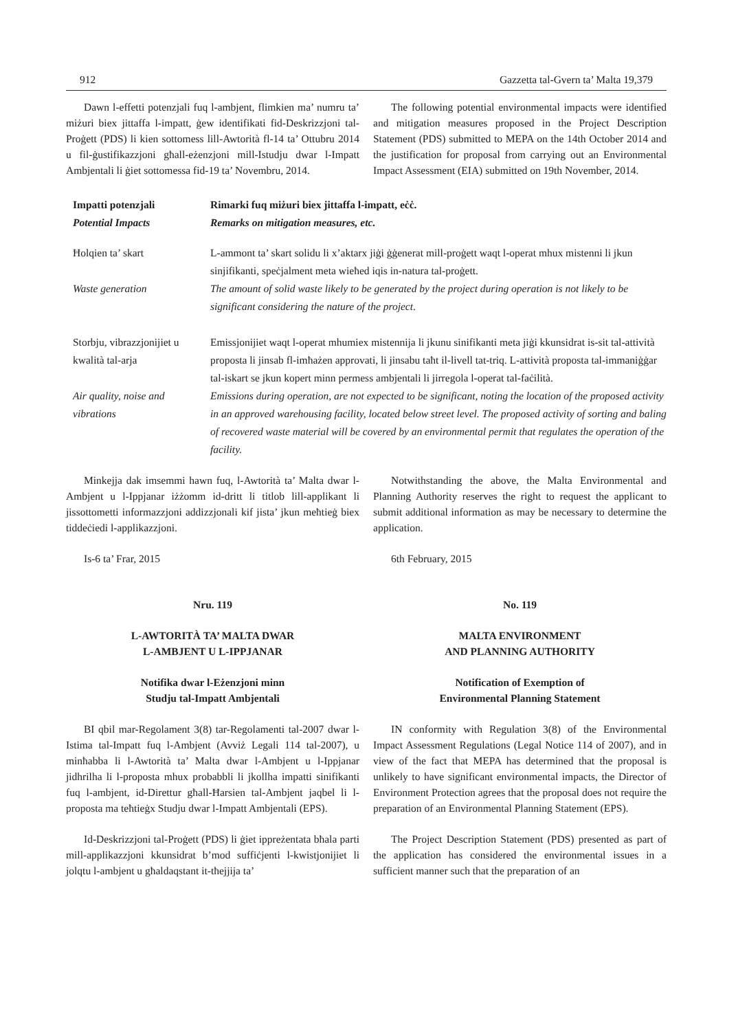912 Gazzetta tal-Gvern ta’ Malta 19,379
Dawn l-effetti potenzjali fuq l-ambjent, flimkien ma’ numru ta’ miżuri biex jittaffa l-impatt, ġew identifikati fid-Deskrizzjoni tal-Proġett (PDS) li kien sottomess lill-Awtorità fl-14 ta’ Ottubru 2014 u fil-ġustifikazzjoni għall-eżenzjoni mill-Istudju dwar l-Impatt Ambjentali li ġiet sottomessa fid-19 ta’ Novembru, 2014.
The following potential environmental impacts were identified and mitigation measures proposed in the Project Description Statement (PDS) submitted to MEPA on the 14th October 2014 and the justification for proposal from carrying out an Environmental Impact Assessment (EIA) submitted on 19th November, 2014.
| Impatti potenzjali Potential Impacts | Rimarki fuq miżuri biex jittaffa l-impatt, eċċ. Remarks on mitigation measures, etc. |
| --- | --- |
| Ħolqien ta’ skart | L-ammont ta’ skart solidu li x’aktarx jiġi ġġenerat mill-proġett waqt l-operat mhux mistenni li jkun sinjifikanti, speċjalment meta wieħed iqis in-natura tal-proġett. |
| Waste generation | The amount of solid waste likely to be generated by the project during operation is not likely to be significant considering the nature of the project . |
| Storbju, vibrazzjonijiet u kwalità tal-arja | Emissjonijiet waqt l-operat mhumiex mistennija li jkunu sinifikanti meta jiġi kkunsidrat is-sit tal-attività proposta li jinsab fl-imħażen approvati, li jinsabu taħt il-livell tat-triq. L-attività proposta tal-immaniġġar tal-iskart se jkun kopert minn permess ambjentali li jirregola l-operat tal-faċilità. |
| Air quality, noise and vibrations | Emissions during operation, are not expected to be significant, noting the location of the proposed activity in an approved warehousing facility, located below street level. The proposed activity of sorting and baling of recovered waste material will be covered by an environmental permit that regulates the operation of the facility. |
Minkejja dak imsemmi hawn fuq, l-Awtorità ta’ Malta dwar l-Ambjent u l-Ippjanar iżżomm id-dritt li titlob lill-applikant li jissottometti informazzjoni addizzjonali kif jista’ jkun meħtieġ biex tiddeċiedi l-applikazzjoni.
Is-6 ta’ Frar, 2015
Nru. 119
L-AWTORITÀ TA’ MALTA DWAR
L-AMBJENT U L-IPPJANAR
Notifika dwar l-Eżenzjoni minn
Studju tal-Impatt Ambjentali
BI qbil mar-Regolament 3(8) tar-Regolamenti tal-2007 dwar l-Istima tal-Impatt fuq l-Ambjent (Avviż Legali 114 tal-2007), u minħabba li l-Awtorità ta’ Malta dwar l-Ambjent u l-Ippjanar jidhrilha li l-proposta mhux probabbli li jkollha impatti sinifikanti fuq l-ambjent, id-Direttur għall-Ħarsien tal-Ambjent jaqbel li l-proposta ma teħtieġx Studju dwar l-Impatt Ambjentali (EPS).
Id-Deskrizzjoni tal-Proġett (PDS) li ġiet ippreżentata bħala parti mill-applikazzjoni kkunsidrat b’mod suffiċjenti l-kwistjonijiet li jolqtu l-ambjent u għaldaqstant it-tħejjija ta’
Notwithstanding the above, the Malta Environmental and Planning Authority reserves the right to request the applicant to submit additional information as may be necessary to determine the application.
6th February, 2015
No. 119
MALTA ENVIRONMENT
AND PLANNING AUTHORITY
Notification of Exemption of
Environmental Planning Statement
IN conformity with Regulation 3(8) of the Environmental Impact Assessment Regulations (Legal Notice 114 of 2007), and in view of the fact that MEPA has determined that the proposal is unlikely to have significant environmental impacts, the Director of Environment Protection agrees that the proposal does not require the preparation of an Environmental Planning Statement (EPS).
The Project Description Statement (PDS) presented as part of the application has considered the environmental issues in a sufficient manner such that the preparation of an